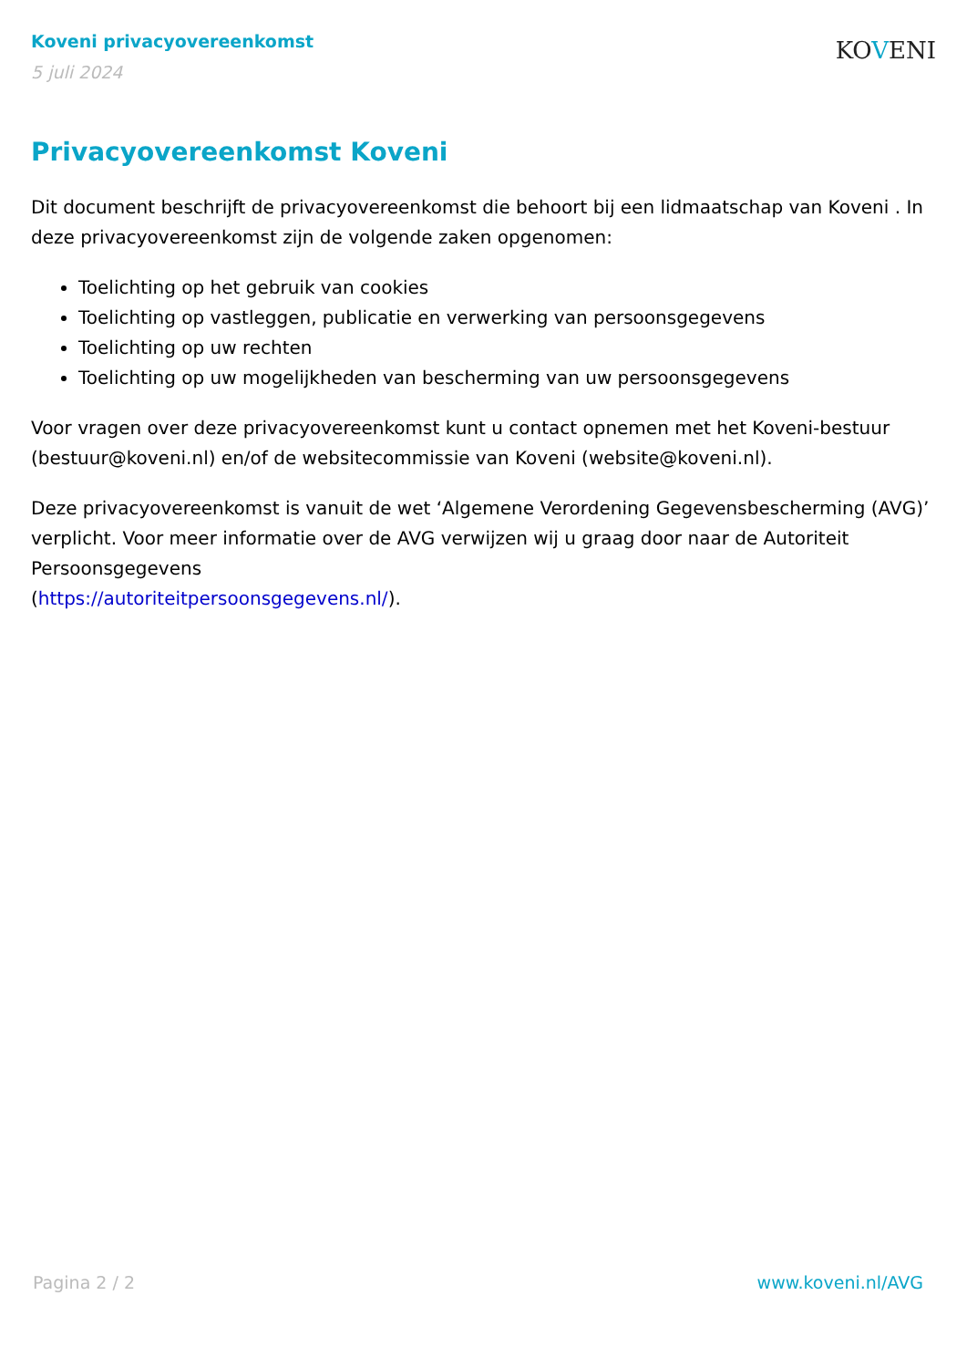Koveni privacyovereenkomst
5 juli 2024
KOVENI
Privacyovereenkomst Koveni
Dit document beschrijft de privacyovereenkomst die behoort bij een lidmaatschap van Koveni . In deze privacyovereenkomst zijn de volgende zaken opgenomen:
Toelichting op het gebruik van cookies
Toelichting op vastleggen, publicatie en verwerking van persoonsgegevens
Toelichting op uw rechten
Toelichting op uw mogelijkheden van bescherming van uw persoonsgegevens
Voor vragen over deze privacyovereenkomst kunt u contact opnemen met het Koveni-bestuur (bestuur@koveni.nl) en/of de websitecommissie van Koveni (website@koveni.nl).
Deze privacyovereenkomst is vanuit de wet ‘Algemene Verordening Gegevensbescherming (AVG)’ verplicht. Voor meer informatie over de AVG verwijzen wij u graag door naar de Autoriteit Persoonsgegevens
(https://autoriteitpersoonsgegevens.nl/).
Pagina 2 / 2 www.koveni.nl/AVG